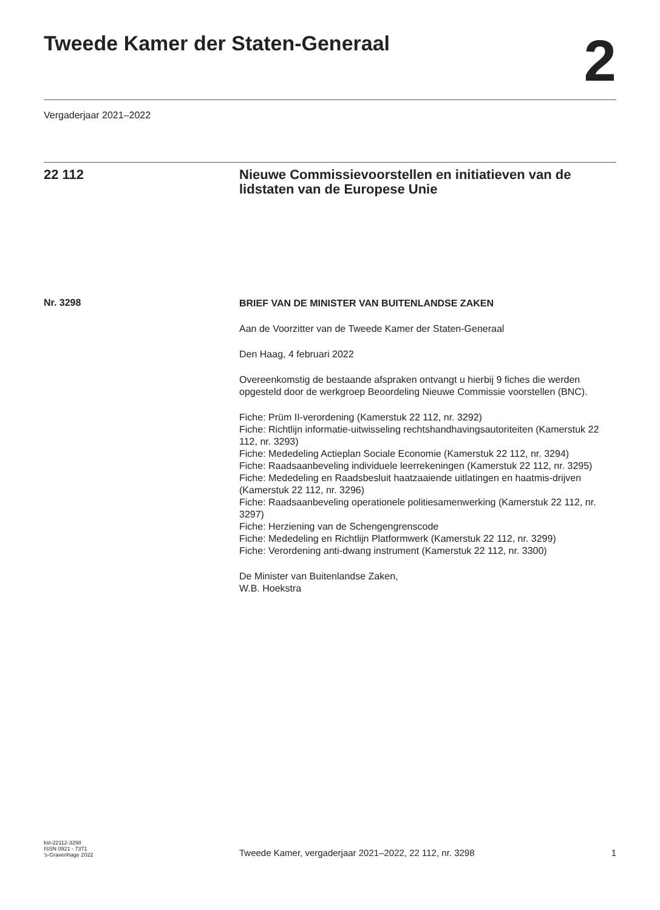Tweede Kamer der Staten-Generaal
2
Vergaderjaar 2021–2022
22 112 Nieuwe Commissievoorstellen en initiatieven van de lidstaten van de Europese Unie
Nr. 3298
BRIEF VAN DE MINISTER VAN BUITENLANDSE ZAKEN
Aan de Voorzitter van de Tweede Kamer der Staten-Generaal
Den Haag, 4 februari 2022
Overeenkomstig de bestaande afspraken ontvangt u hierbij 9 fiches die werden opgesteld door de werkgroep Beoordeling Nieuwe Commissie voorstellen (BNC).
Fiche: Prüm II-verordening (Kamerstuk 22 112, nr. 3292)
Fiche: Richtlijn informatie-uitwisseling rechtshandhavingsautoriteiten (Kamerstuk 22 112, nr. 3293)
Fiche: Mededeling Actieplan Sociale Economie (Kamerstuk 22 112, nr. 3294)
Fiche: Raadsaanbeveling individuele leerrekeningen (Kamerstuk 22 112, nr. 3295)
Fiche: Mededeling en Raadsbesluit haatzaaiende uitlatingen en haatmis-drijven (Kamerstuk 22 112, nr. 3296)
Fiche: Raadsaanbeveling operationele politiesamenwerking (Kamerstuk 22 112, nr. 3297)
Fiche: Herziening van de Schengengrenscode
Fiche: Mededeling en Richtlijn Platformwerk (Kamerstuk 22 112, nr. 3299)
Fiche: Verordening anti-dwang instrument (Kamerstuk 22 112, nr. 3300)
De Minister van Buitenlandse Zaken,
W.B. Hoekstra
kst-22112-3298
ISSN 0921 - 7371
’s-Gravenhage 2022
Tweede Kamer, vergaderjaar 2021–2022, 22 112, nr. 3298
1